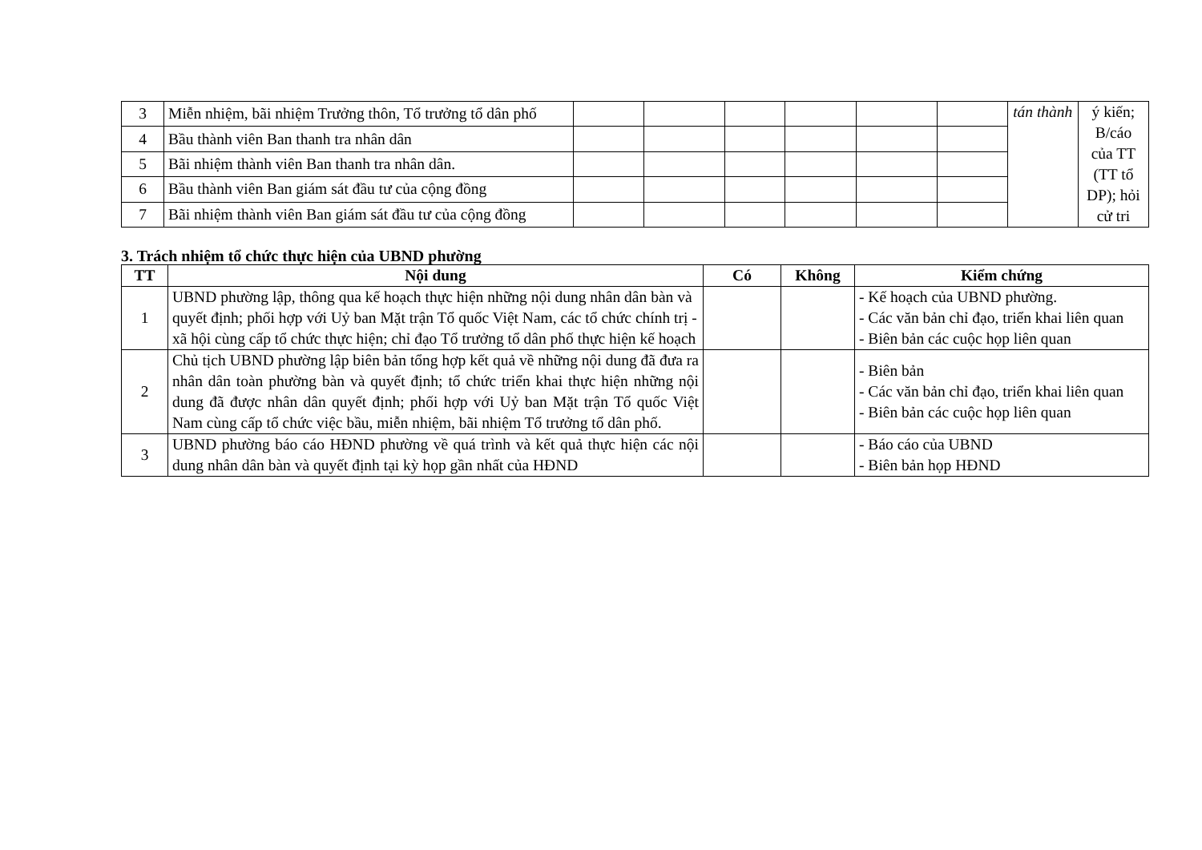| 3 | Miễn nhiệm, bãi nhiệm Trưởng thôn, Tổ trưởng tổ dân phố | | | | | | | tán thành | ý kiến; B/cáo của TT (TT tổ DP); hỏi cử tri |
| 4 | Bầu thành viên Ban thanh tra nhân dân | | | | | | | | |
| 5 | Bãi nhiệm thành viên Ban thanh tra nhân dân. | | | | | | | | |
| 6 | Bầu thành viên Ban giám sát đầu tư của cộng đồng | | | | | | | | |
| 7 | Bãi nhiệm thành viên Ban giám sát đầu tư của cộng đồng | | | | | | | | |
3. Trách nhiệm tổ chức thực hiện của UBND phường
| TT | Nội dung | Có | Không | Kiểm chứng |
| --- | --- | --- | --- | --- |
| 1 | UBND phường lập, thông qua kế hoạch thực hiện những nội dung nhân dân bàn và quyết định; phối hợp với Uỷ ban Mặt trận Tổ quốc Việt Nam, các tổ chức chính trị - xã hội cùng cấp tổ chức thực hiện; chỉ đạo Tổ trưởng tổ dân phố thực hiện kế hoạch | | | - Kế hoạch của UBND phường. - Các văn bản chỉ đạo, triển khai liên quan - Biên bản các cuộc họp liên quan |
| 2 | Chủ tịch UBND phường lập biên bản tổng hợp kết quả về những nội dung đã đưa ra nhân dân toàn phường bàn và quyết định; tổ chức triển khai thực hiện những nội dung đã được nhân dân quyết định; phối hợp với Uỷ ban Mặt trận Tổ quốc Việt Nam cùng cấp tổ chức việc bầu, miễn nhiệm, bãi nhiệm Tổ trưởng tổ dân phố. | | | - Biên bản - Các văn bản chỉ đạo, triển khai liên quan - Biên bản các cuộc họp liên quan |
| 3 | UBND phường báo cáo HĐND phường về quá trình và kết quả thực hiện các nội dung nhân dân bàn và quyết định tại kỳ họp gần nhất của HĐND | | | - Báo cáo của UBND - Biên bản họp HĐND |